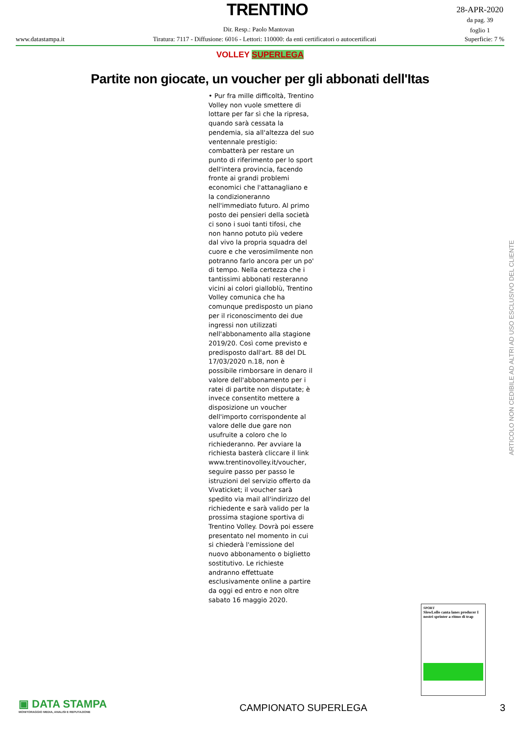TRENTINO
28-APR-2020
da pag. 39
foglio 1
Dir. Resp.: Paolo Mantovan
www.datastampa.it Tiratura: 7117 - Diffusione: 6016 - Lettori: 110000: da enti certificatori o autocertificati Superficie: 7 %
VOLLEY SUPERLEGA
Partite non giocate, un voucher per gli abbonati dell'Itas
• Pur fra mille difficoltà, Trentino Volley non vuole smettere di lottare per far sì che la ripresa, quando sarà cessata la pendemia, sia all'altezza del suo ventennale prestigio: combatterà per restare un punto di riferimento per lo sport dell'intera provincia, facendo fronte ai grandi problemi economici che l'attanagliano e la condizioneranno nell'immediato futuro. Al primo posto dei pensieri della società ci sono i suoi tanti tifosi, che non hanno potuto più vedere dal vivo la propria squadra del cuore e che verosimilmente non potranno farlo ancora per un po' di tempo. Nella certezza che i tantissimi abbonati resteranno vicini ai colori gialloblù, Trentino Volley comunica che ha comunque predisposto un piano per il riconoscimento dei due ingressi non utilizzati nell'abbonamento alla stagione 2019/20. Così come previsto e predisposto dall'art. 88 del DL 17/03/2020 n.18, non è possibile rimborsare in denaro il valore dell'abbonamento per i ratei di partite non disputate; è invece consentito mettere a disposizione un voucher dell'importo corrispondente al valore delle due gare non usufruite a coloro che lo richiederanno. Per avviare la richiesta basterà cliccare il link www.trentinovolley.it/voucher, seguire passo per passo le istruzioni del servizio offerto da Vivaticket; il voucher sarà spedito via mail all'indirizzo del richiedente e sarà valido per la prossima stagione sportiva di Trentino Volley. Dovrà poi essere presentato nel momento in cui si chiederà l'emissione del nuovo abbonamento o biglietto sostitutivo. Le richieste andranno effettuate esclusivamente online a partire da oggi ed entro e non oltre sabato 16 maggio 2020.
ARTICOLO NON CEDIBILE AD ALTRI AD USO ESCLUSIVO DEL CLIENTE
SPORT
SlowLollo canta lanes producer I nostri sprinter a ritmo di trap
▣ DATA STAMPA
MONITORAGGIO MEDIA, ANALISI E REPUTAZIONE
CAMPIONATO SUPERLEGA
3